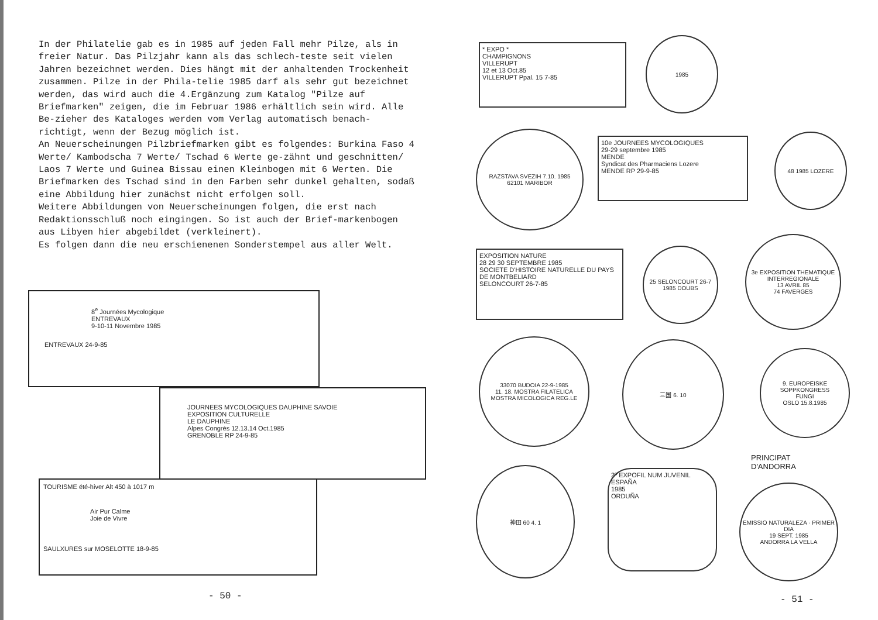In der Philatelie gab es in 1985 auf jeden Fall mehr Pilze, als in freier Natur. Das Pilzjahr kann als das schlech-teste seit vielen Jahren bezeichnet werden. Dies hängt mit der anhaltenden Trockenheit zusammen. Pilze in der Phila-telie 1985 darf als sehr gut bezeichnet werden, das wird auch die 4.Ergänzung zum Katalog "Pilze auf Briefmarken" zeigen, die im Februar 1986 erhältlich sein wird. Alle Be-zieher des Kataloges werden vom Verlag automatisch benach-richtigt, wenn der Bezug möglich ist.
An Neuerscheinungen Pilzbriefmarken gibt es folgendes: Burkina Faso 4 Werte/ Kambodscha 7 Werte/ Tschad 6 Werte ge-zähnt und geschnitten/ Laos 7 Werte und Guinea Bissau einen Kleinbogen mit 6 Werten. Die Briefmarken des Tschad sind in den Farben sehr dunkel gehalten, sodaß eine Abbildung hier zunächst nicht erfolgen soll.
Weitere Abbildungen von Neuerscheinungen folgen, die erst nach Redaktionsschluß noch eingingen. So ist auch der Brief-markenbogen aus Libyen hier abgebildet (verkleinert).
Es folgen dann die neu erschienenen Sonderstempel aus aller Welt.
8<sup>e</sup> Journées Mycologique
ENTREVAUX
9-10-11 Novembre 1985
ENTREVAUX 24-9-85
JOURNEES MYCOLOGIQUES DAUPHINE SAVOIE
EXPOSITION CULTURELLE
LE DAUPHINE
Alpes Congrès 12.13.14 Oct.1985
GRENOBLE RP 24-9-85
TOURISME été-hiver Alt 450 à 1017 m
Air Pur Calme
Joie de Vivre
SAULXURES sur MOSELOTTE 18-9-85
- 50 -
* EXPO *
CHAMPIGNONS
VILLERUPT
12 et 13 Oct.85
VILLERUPT Ppal. 15 7-85
1985
RAZSTAVA SVEZIH 7.10. 1985
62101 MARIBOR
10e JOURNEES MYCOLOGIQUES
29-29 septembre 1985
MENDE
Syndicat des Pharmaciens Lozere
MENDE RP 29-9-85
48 1985 LOZERE
EXPOSITION NATURE
28 29 30 SEPTEMBRE 1985
SOCIETE D'HISTOIRE NATURELLE DU PAYS DE MONTBELIARD
SELONCOURT 26-7-85
25 SELONCOURT 26-7 1985 DOUBS
3e EXPOSITION THEMATIQUE INTERREGIONALE
13 AVRIL 85
74 FAVERGES
33070 BUDOIA 22-9-1985
11. 18. MOSTRA FILATELICA
MOSTRA MICOLOGICA REG.LE
三国 6. 10
9. EUROPEISKE SOPPKONGRESS
FUNGI
OSLO 15.8.1985
神田 60 4. 1
2º EXPOFIL NUM JUVENIL
ESPAÑA
1985
ORDUÑA
PRINCIPAT
D'ANDORRA
EMISSIO NATURALEZA · PRIMER DIA
19 SEPT. 1985
ANDORRA LA VELLA
- 51 -